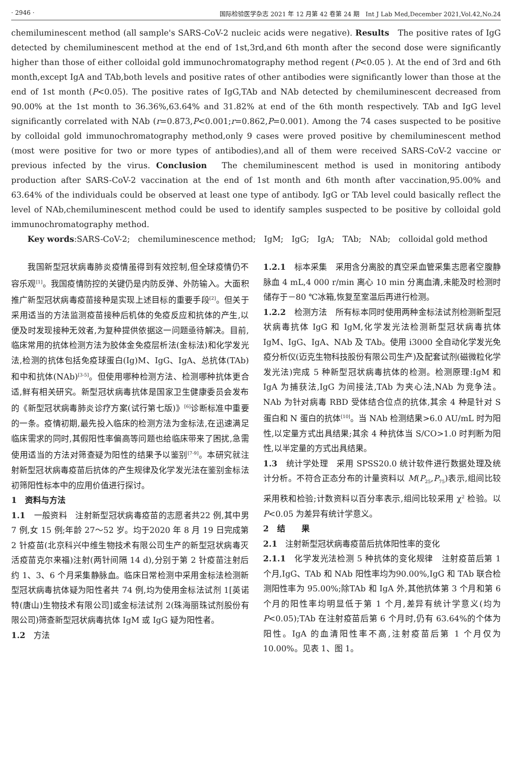· 2946 · 国际检验医学杂志 2021 年 12 月第 42 卷第 24 期　Int J Lab Med,December 2021,Vol.42,No.24
chemiluminescent method (all sample's SARS-CoV-2 nucleic acids were negative). Results　The positive rates of IgG detected by chemiluminescent method at the end of 1st,3rd,and 6th month after the second dose were significantly higher than those of either colloidal gold immunochromatography method regent (P<0.05 ). At the end of 3rd and 6th month,except IgA and TAb,both levels and positive rates of other antibodies were significantly lower than those at the end of 1st month (P<0.05). The positive rates of IgG,TAb and NAb detected by chemiluminescent decreased from 90.00% at the 1st month to 36.36%,63.64% and 31.82% at end of the 6th month respectively. TAb and IgG level significantly correlated with NAb (r=0.873,P<0.001;r=0.862,P=0.001). Among the 74 cases suspected to be positive by colloidal gold immunochromatography method,only 9 cases were proved positive by chemiluminescent method (most were positive for two or more types of antibodies),and all of them were received SARS-CoV-2 vaccine or previous infected by the virus. Conclusion　The chemiluminescent method is used in monitoring antibody production after SARS-CoV-2 vaccination at the end of 1st month and 6th month after vaccination,95.00% and 63.64% of the individuals could be observed at least one type of antibody. IgG or TAb level could basically reflect the level of NAb,chemiluminescent method could be used to identify samples suspected to be positive by colloidal gold immunochromatography method.
Key words:SARS-CoV-2;　chemiluminescence method;　IgM;　IgG;　IgA;　TAb;　NAb;　colloidal gold method
我国新型冠状病毒肺炎疫情虽得到有效控制,但全球疫情仍不容乐观<sup>[1]</sup>。我国疫情防控的关键仍是内防反弹、外防输入。大面积推广新型冠状病毒疫苗接种是实现上述目标的重要手段<sup>[2]</sup>。但关于采用适当的方法监测疫苗接种后机体的免疫反应和抗体的产生,以便及时发现接种无效者,为复种提供依据这一问题亟待解决。目前,临床常用的抗体检测方法为胶体金免疫层析法(金标法)和化学发光法,检测的抗体包括免疫球蛋白(Ig)M、IgG、IgA、总抗体(TAb)和中和抗体(NAb)<sup>[3-5]</sup>。但使用哪种检测方法、检测哪种抗体更合适,鲜有相关研究。新型冠状病毒抗体是国家卫生健康委员会发布的《新型冠状病毒肺炎诊疗方案(试行第七版)》<sup>[6]</sup>诊断标准中重要的一条。疫情初期,最先投入临床的检测方法为金标法,在迅速满足临床需求的同时,其假阳性率偏高等问题也给临床带来了困扰,急需使用适当的方法对筛查疑为阳性的结果予以鉴别<sup>[7-9]</sup>。本研究就注射新型冠状病毒疫苗后抗体的产生规律及化学发光法在鉴别金标法初筛阳性标本中的应用价值进行探讨。
1　资料与方法
1.1　一般资料　注射新型冠状病毒疫苗的志愿者共22 例,其中男 7 例,女 15 例;年龄 27～52 岁。均于2020 年 8 月 19 日完成第 2 针疫苗(北京科兴中维生物技术有限公司生产的新型冠状病毒灭活疫苗克尔来福)注射(两针间隔 14 d),分别于第 2 针疫苗注射后约 1、3、6 个月采集静脉血。临床日常检测中采用金标法检测新型冠状病毒抗体疑为阳性者共 74 例,均为使用金标法试剂 1[英诺特(唐山)生物技术有限公司]或金标法试剂 2(珠海丽珠试剂股份有限公司)筛查新型冠状病毒抗体 IgM 或 IgG 疑为阳性者。
1.2　方法
1.2.1　标本采集　采用含分离胶的真空采血管采集志愿者空腹静脉血 4 mL,4 000 r/min 离心 10 min 分离血清,未能及时检测时储存于－80 ℃冰箱,恢复至室温后再进行检测。
1.2.2　检测方法　所有标本同时使用两种金标法试剂检测新型冠状病毒抗体 IgG 和 IgM,化学发光法检测新型冠状病毒抗体 IgM、IgG、IgA、NAb 及 TAb。使用 i3000 全自动化学发光免疫分析仪(迈克生物科技股份有限公司生产)及配套试剂(磁微粒化学发光法)完成 5 种新型冠状病毒抗体的检测。检测原理:IgM 和 IgA 为捕获法,IgG 为间接法,TAb 为夹心法,NAb 为竞争法。NAb 为针对病毒 RBD 受体结合位点的抗体,其余 4 种是针对 S 蛋白和 N 蛋白的抗体<sup>[10]</sup>。当 NAb 检测结果>6.0 AU/mL 时为阳性,以定量方式出具结果;其余 4 种抗体当 S/CO>1.0 时判断为阳性,以半定量的方式出具结果。
1.3　统计学处理　采用 SPSS20.0 统计软件进行数据处理及统计分析。不符合正态分布的计量资料以 M(P<sub>25</sub>,P<sub>75</sub>)表示,组间比较采用秩和检验;计数资料以百分率表示,组间比较采用 χ<sup>2</sup> 检验。以 P<0.05 为差异有统计学意义。
2　结　　果
2.1　注射新型冠状病毒疫苗后抗体阳性率的变化
2.1.1　化学发光法检测 5 种抗体的变化规律　注射疫苗后第 1 个月,IgG、TAb 和 NAb 阳性率均为90.00%,IgG 和 TAb 联合检测阳性率为 95.00%;除TAb 和 IgA 外,其他抗体第 3 个月和第 6 个月的阳性率均明显低于第 1 个月,差异有统计学意义(均为P<0.05);TAb 在注射疫苗后第 6 个月时,仍有 63.64%的个体为阳性。IgA 的血清阳性率不高,注射疫苗后第 1 个月仅为 10.00%。见表 1、图 1。